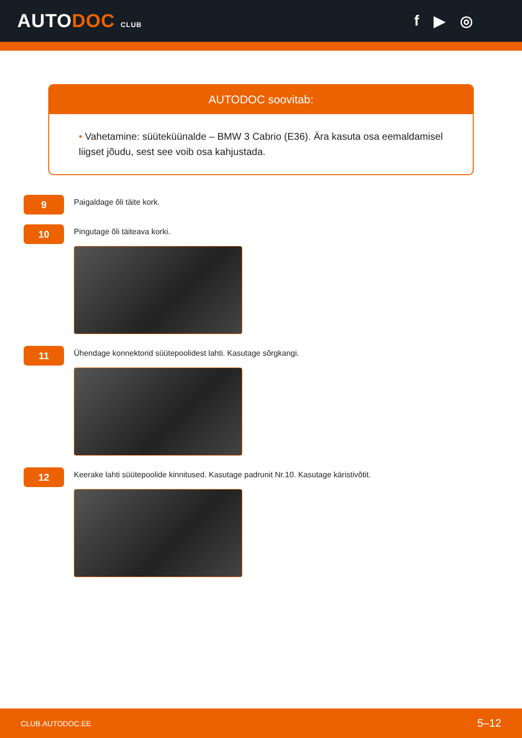AUTODOC CLUB
f ▶ ◎
AUTODOC soovitab:
• Vahetamine: süüteküünalde – BMW 3 Cabrio (E36). Ära kasuta osa eemaldamisel liigset jõudu, sest see voib osa kahjustada.
9
Paigaldage õli täite kork.
10
Pingutage õli täiteava korki.
11
Ühendage konnektorid süütepoolidest lahti. Kasutage sõrgkangi.
12
Keerake lahti süütepoolide kinnitused. Kasutage padrunit Nr.10. Kasutage käristivõtit.
CLUB.AUTODOC.EE 5–12